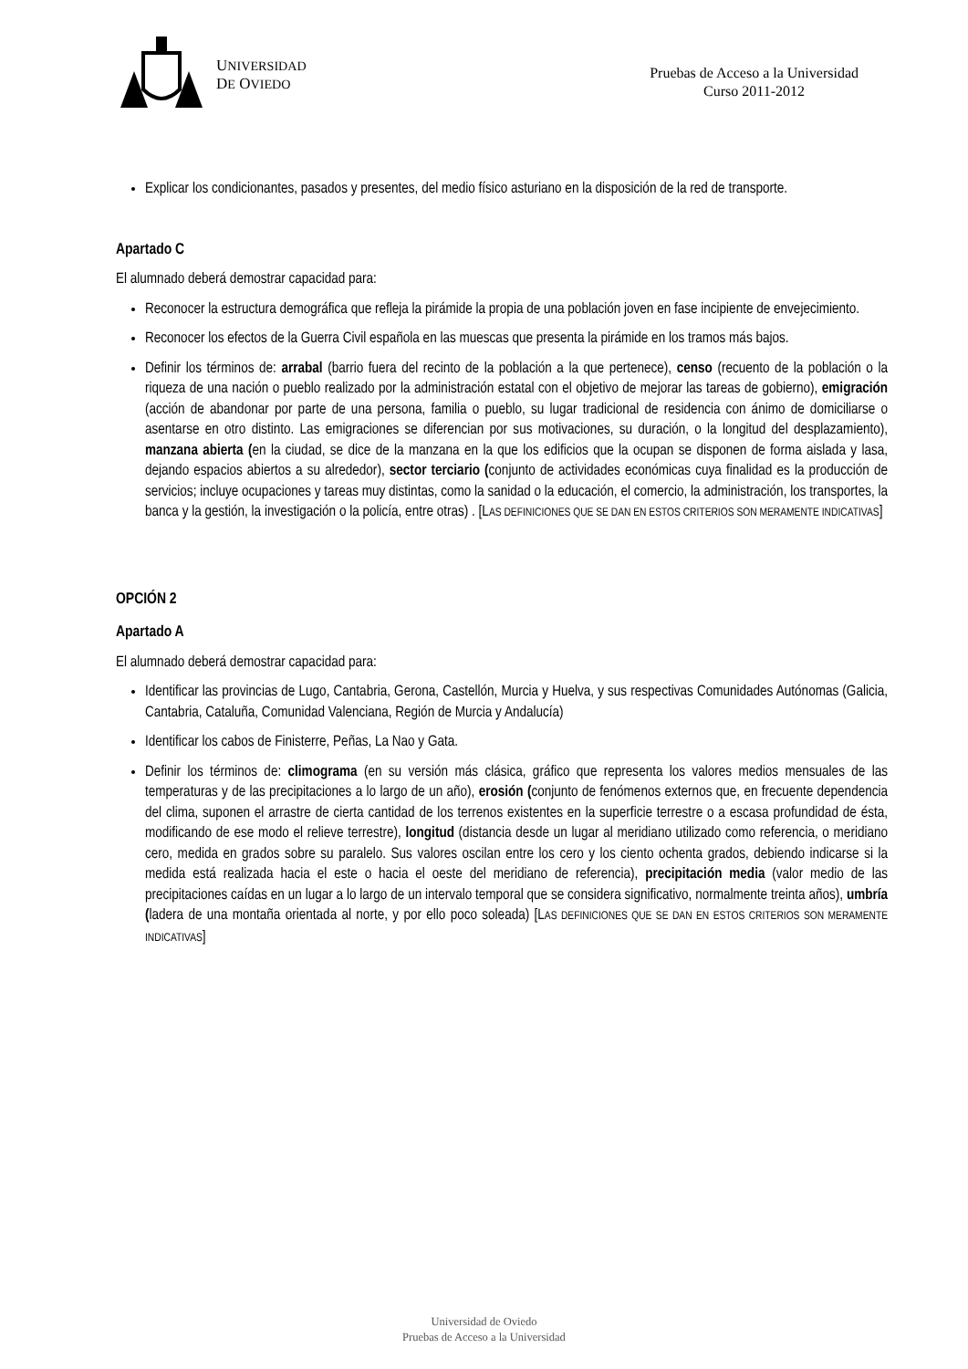UNIVERSIDAD
DE OVIEDO
Pruebas de Acceso a la Universidad
Curso 2011-2012
Explicar los condicionantes, pasados y presentes, del medio físico asturiano en la disposición de la red de transporte.
Apartado C
El alumnado deberá demostrar capacidad para:
Reconocer la estructura demográfica que refleja la pirámide la propia de una población joven en fase incipiente de envejecimiento.
Reconocer los efectos de la Guerra Civil española en las muescas que presenta la pirámide en los tramos más bajos.
Definir los términos de: arrabal (barrio fuera del recinto de la población a la que pertenece), censo (recuento de la población o la riqueza de una nación o pueblo realizado por la administración estatal con el objetivo de mejorar las tareas de gobierno), emigración (acción de abandonar por parte de una persona, familia o pueblo, su lugar tradicional de residencia con ánimo de domiciliarse o asentarse en otro distinto. Las emigraciones se diferencian por sus motivaciones, su duración, o la longitud del desplazamiento), manzana abierta (en la ciudad, se dice de la manzana en la que los edificios que la ocupan se disponen de forma aislada y lasa, dejando espacios abiertos a su alrededor), sector terciario (conjunto de actividades económicas cuya finalidad es la producción de servicios; incluye ocupaciones y tareas muy distintas, como la sanidad o la educación, el comercio, la administración, los transportes, la banca y la gestión, la investigación o la policía, entre otras) . [LAS DEFINICIONES QUE SE DAN EN ESTOS CRITERIOS SON MERAMENTE INDICATIVAS]
OPCIÓN 2
Apartado A
El alumnado deberá demostrar capacidad para:
Identificar las provincias de Lugo, Cantabria, Gerona, Castellón, Murcia y Huelva, y sus respectivas Comunidades Autónomas (Galicia, Cantabria, Cataluña, Comunidad Valenciana, Región de Murcia y Andalucía)
Identificar los cabos de Finisterre, Peñas, La Nao y Gata.
Definir los términos de: climograma (en su versión más clásica, gráfico que representa los valores medios mensuales de las temperaturas y de las precipitaciones a lo largo de un año), erosión (conjunto de fenómenos externos que, en frecuente dependencia del clima, suponen el arrastre de cierta cantidad de los terrenos existentes en la superficie terrestre o a escasa profundidad de ésta, modificando de ese modo el relieve terrestre), longitud (distancia desde un lugar al meridiano utilizado como referencia, o meridiano cero, medida en grados sobre su paralelo. Sus valores oscilan entre los cero y los ciento ochenta grados, debiendo indicarse si la medida está realizada hacia el este o hacia el oeste del meridiano de referencia), precipitación media (valor medio de las precipitaciones caídas en un lugar a lo largo de un intervalo temporal que se considera significativo, normalmente treinta años), umbría (ladera de una montaña orientada al norte, y por ello poco soleada) [LAS DEFINICIONES QUE SE DAN EN ESTOS CRITERIOS SON MERAMENTE INDICATIVAS]
Universidad de Oviedo
Pruebas de Acceso a la Universidad